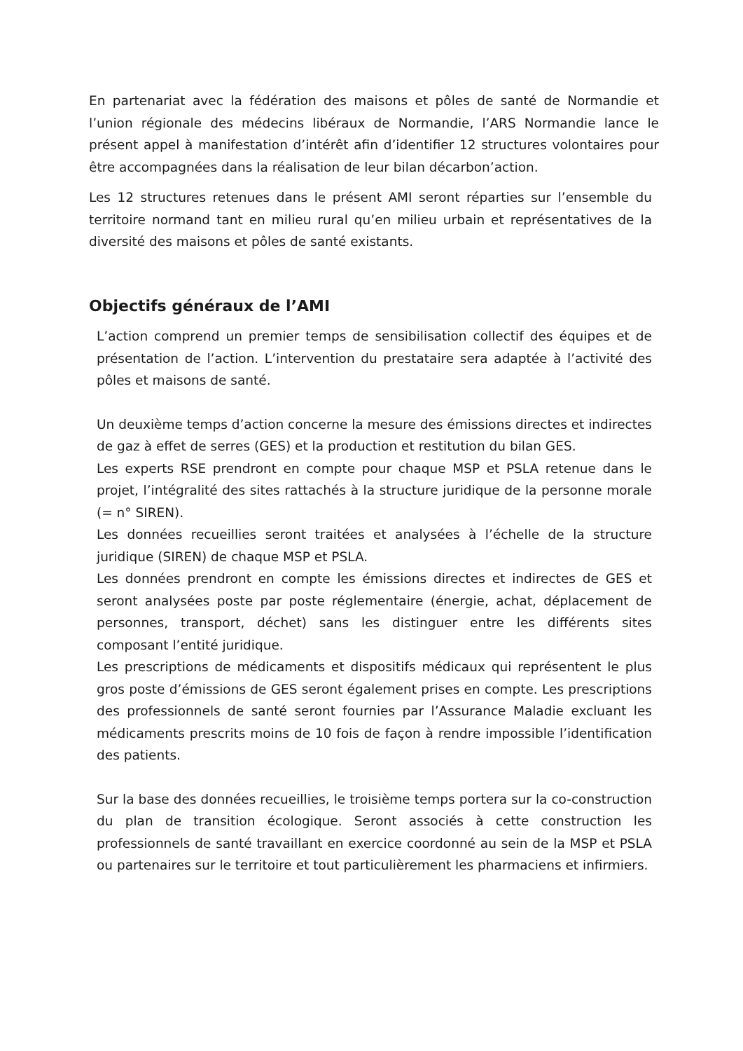En partenariat avec la fédération des maisons et pôles de santé de Normandie et l’union régionale des médecins libéraux de Normandie, l’ARS Normandie lance le présent appel à manifestation d’intérêt afin d’identifier 12 structures volontaires pour être accompagnées dans la réalisation de leur bilan décarbon’action.
Les 12 structures retenues dans le présent AMI seront réparties sur l’ensemble du territoire normand tant en milieu rural qu’en milieu urbain et représentatives de la diversité des maisons et pôles de santé existants.
Objectifs généraux de l’AMI
L’action comprend un premier temps de sensibilisation collectif des équipes et de présentation de l’action. L’intervention du prestataire sera adaptée à l’activité des pôles et maisons de santé.
Un deuxième temps d’action concerne la mesure des émissions directes et indirectes de gaz à effet de serres (GES) et la production et restitution du bilan GES.
Les experts RSE prendront en compte pour chaque MSP et PSLA retenue dans le projet, l’intégralité des sites rattachés à la structure juridique de la personne morale (= n° SIREN).
Les données recueillies seront traitées et analysées à l’échelle de la structure juridique (SIREN) de chaque MSP et PSLA.
Les données prendront en compte les émissions directes et indirectes de GES et seront analysées poste par poste réglementaire (énergie, achat, déplacement de personnes, transport, déchet) sans les distinguer entre les différents sites composant l’entité juridique.
Les prescriptions de médicaments et dispositifs médicaux qui représentent le plus gros poste d’émissions de GES seront également prises en compte. Les prescriptions des professionnels de santé seront fournies par l’Assurance Maladie excluant les médicaments prescrits moins de 10 fois de façon à rendre impossible l’identification des patients.
Sur la base des données recueillies, le troisième temps portera sur la co-construction du plan de transition écologique. Seront associés à cette construction les professionnels de santé travaillant en exercice coordonné au sein de la MSP et PSLA ou partenaires sur le territoire et tout particulièrement les pharmaciens et infirmiers.